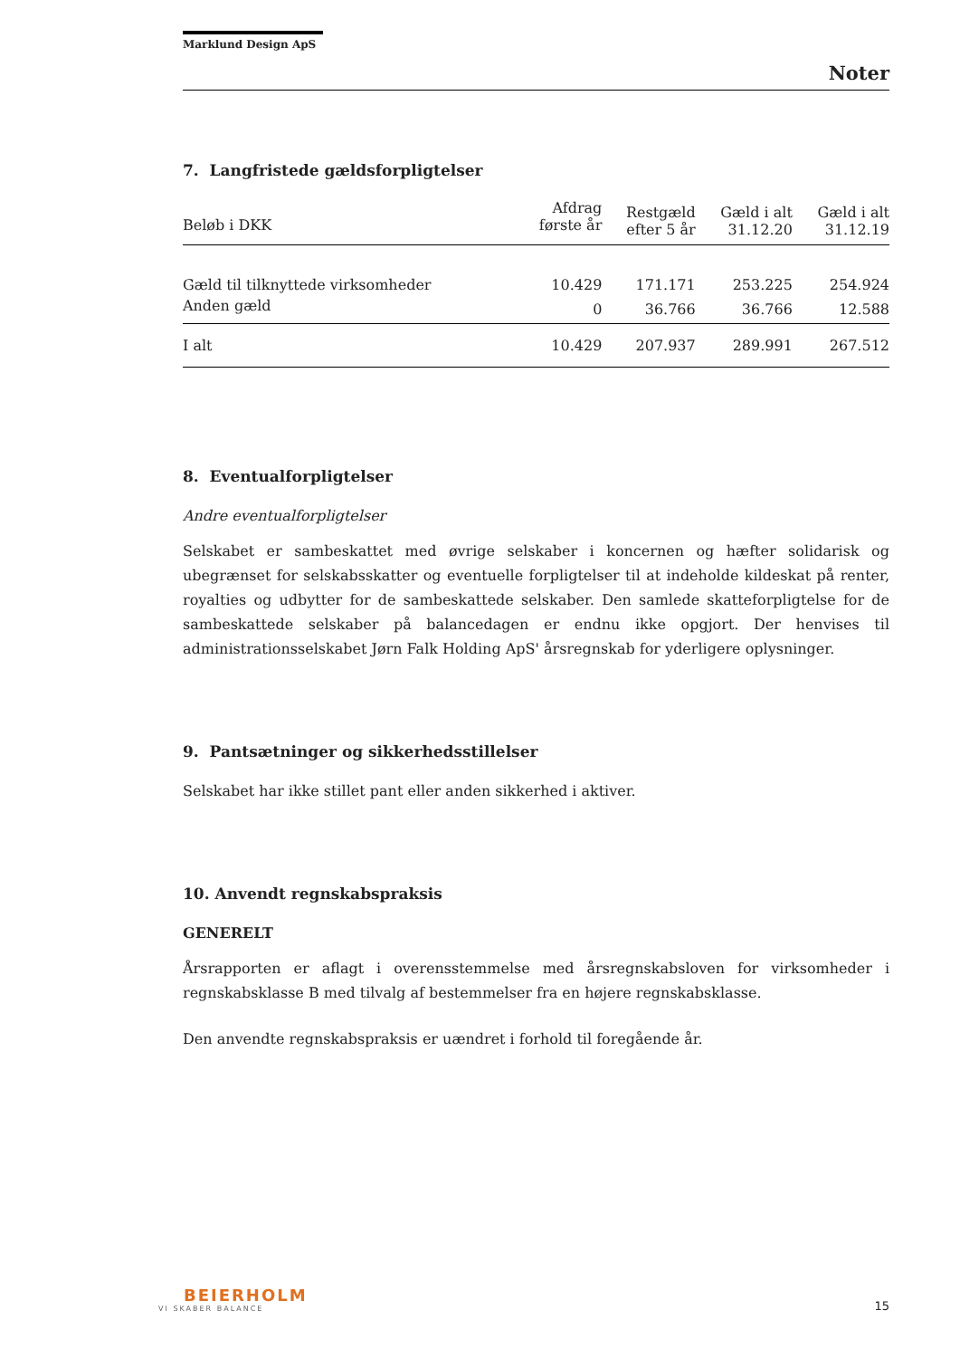Marklund Design ApS
Noter
7. Langfristede gældsforpligtelser
| Beløb i DKK | Afdrag første år | Restgæld efter 5 år | Gæld i alt 31.12.20 | Gæld i alt 31.12.19 |
| --- | --- | --- | --- | --- |
| Gæld til tilknyttede virksomheder | 10.429 | 171.171 | 253.225 | 254.924 |
| Anden gæld | 0 | 36.766 | 36.766 | 12.588 |
| I alt | 10.429 | 207.937 | 289.991 | 267.512 |
8. Eventualforpligtelser
Andre eventualforpligtelser
Selskabet er sambeskattet med øvrige selskaber i koncernen og hæfter solidarisk og ubegrænset for selskabsskatter og eventuelle forpligtelser til at indeholde kildeskat på renter, royalties og udbytter for de sambeskattede selskaber. Den samlede skatteforpligtelse for de sambeskattede selskaber på balancedagen er endnu ikke opgjort. Der henvises til administrationsselskabet Jørn Falk Holding ApS' årsregnskab for yderligere oplysninger.
9. Pantsætninger og sikkerhedsstillelser
Selskabet har ikke stillet pant eller anden sikkerhed i aktiver.
10. Anvendt regnskabspraksis
GENERELT
Årsrapporten er aflagt i overensstemmelse med årsregnskabsloven for virksomheder i regnskabsklasse B med tilvalg af bestemmelser fra en højere regnskabsklasse.
Den anvendte regnskabspraksis er uændret i forhold til foregående år.
BEIERHOLM
VI SKABER BALANCE
15